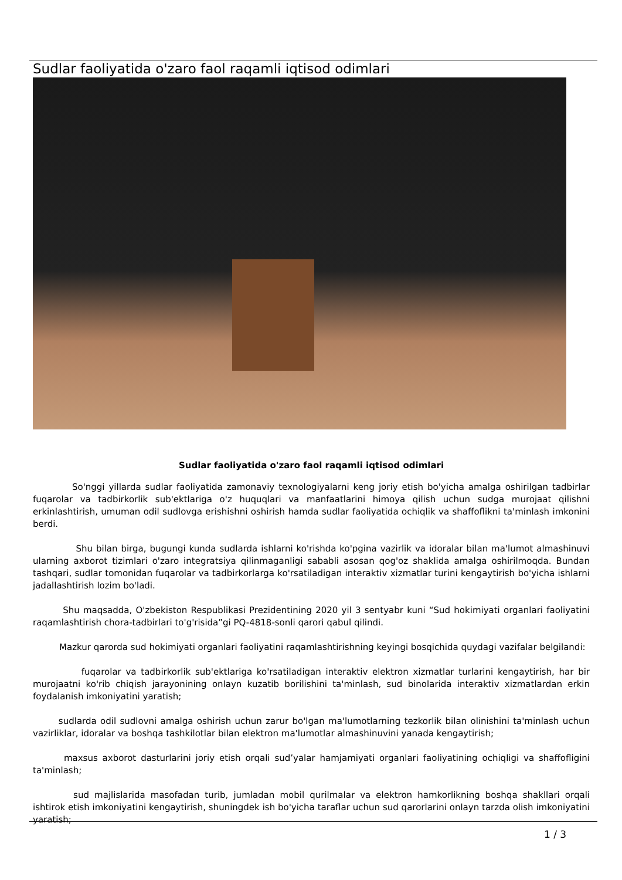Sudlar faoliyatida o'zaro faol raqamli iqtisod odimlari
Sudlar faoliyatida o'zaro faol raqamli iqtisod odimlari
     So'nggi yillarda sudlar faoliyatida zamonaviy texnologiyalarni keng joriy etish bo'yicha amalga oshirilgan tadbirlar fuqarolar va tadbirkorlik sub'ektlariga o'z huquqlari va manfaatlarini himoya qilish uchun sudga murojaat qilishni erkinlashtirish, umuman odil sudlovga erishishni oshirish hamda sudlar faoliyatida ochiqlik va shaffoflikni ta'minlash imkonini berdi.
      Shu bilan birga, bugungi kunda sudlarda ishlarni ko'rishda ko'pgina vazirlik va idoralar bilan ma'lumot almashinuvi ularning axborot tizimlari o'zaro integratsiya qilinmaganligi sababli asosan qog'oz shaklida amalga oshirilmoqda. Bundan tashqari, sudlar tomonidan fuqarolar va tadbirkorlarga ko'rsatiladigan interaktiv xizmatlar turini kengaytirish bo'yicha ishlarni jadallashtirish lozim bo'ladi.
    Shu maqsadda, O'zbekiston Respublikasi Prezidentining 2020 yil 3 sentyabr kuni “Sud hokimiyati organlari faoliyatini raqamlashtirish chora-tadbirlari to'g'risida”gi PQ-4818-sonli qarori qabul qilindi.
   Mazkur qarorda sud hokimiyati organlari faoliyatini raqamlashtirishning keyingi bosqichida quydagi vazifalar belgilandi:
      fuqarolar va tadbirkorlik sub'ektlariga ko'rsatiladigan interaktiv elektron xizmatlar turlarini kengaytirish, har bir murojaatni ko'rib chiqish jarayonining onlayn kuzatib borilishini ta'minlash, sud binolarida interaktiv xizmatlardan erkin foydalanish imkoniyatini yaratish;
    sudlarda odil sudlovni amalga oshirish uchun zarur bo'lgan ma'lumotlarning tezkorlik bilan olinishini ta'minlash uchun vazirliklar, idoralar va boshqa tashkilotlar bilan elektron ma'lumotlar almashinuvini yanada kengaytirish;
    maxsus axborot dasturlarini joriy etish orqali sud’yalar hamjamiyati organlari faoliyatining ochiqligi va shaffofligini ta'minlash;
     sud majlislarida masofadan turib, jumladan mobil qurilmalar va elektron hamkorlikning boshqa shakllari orqali ishtirok etish imkoniyatini kengaytirish, shuningdek ish bo'yicha taraflar uchun sud qarorlarini onlayn tarzda olish imkoniyatini yaratish;
1 / 3